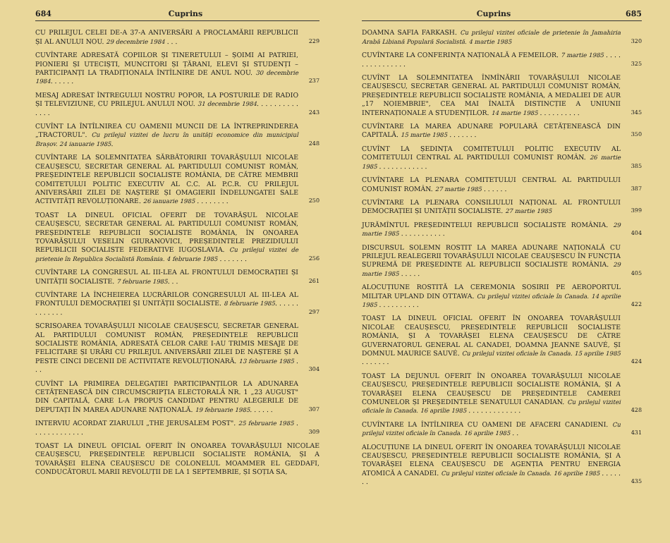684 Cuprins
CU PRILEJUL CELEI DE-A 37-A ANIVERSĂRI A PROCLAMĂRII REPUBLICII ȘI AL ANULUI NOU. 29 decembrie 1984 . . .
229
CUVÎNTARE ADRESATĂ COPIILOR ȘI TINERETULUI – ȘOIMI AI PATRIEI, PIONIERI ȘI UTECIȘTI, MUNCITORI ȘI ȚĂRANI, ELEVI ȘI STUDENȚI – PARTICIPANȚI LA TRADIȚIONALA ÎNTÎLNIRE DE ANUL NOU. 30 decembrie 1984. . . . . .
237
MESAJ ADRESAT ÎNTREGULUI NOSTRU POPOR, LA POSTURILE DE RADIO ȘI TELEVIZIUNE, CU PRILEJUL ANULUI NOU. 31 decembrie 1984. . . . . . . . . . . . . .
243
CUVÎNT LA ÎNTÎLNIREA CU OAMENII MUNCII DE LA ÎNTREPRINDEREA „TRACTORUL". Cu prilejul vizitei de lucru în unități economice din municipiul Brașov. 24 ianuarie 1985.
248
CUVÎNTARE LA SOLEMNITATEA SĂRBĂTORIRII TOVARĂȘULUI NICOLAE CEAUȘESCU, SECRETAR GENERAL AL PARTIDULUI COMUNIST ROMÂN, PREȘEDINTELE REPUBLICII SOCIALISTE ROMÂNIA, DE CĂTRE MEMBRII COMITETULUI POLITIC EXECUTIV AL C.C. AL P.C.R. CU PRILEJUL ANIVERSĂRII ZILEI DE NAȘTERE ȘI OMAGIERII ÎNDELUNGATEI SALE ACTIVITĂȚI REVOLUȚIONARE. 26 ianuarie 1985 . . . . . . . .
250
TOAST LA DINEUL OFICIAL OFERIT DE TOVARĂȘUL NICOLAE CEAUȘESCU, SECRETAR GENERAL AL PARTIDULUI COMUNIST ROMÂN, PREȘEDINTELE REPUBLICII SOCIALISTE ROMÂNIA, ÎN ONOAREA TOVARĂȘULUI VESELIN GIURANOVICI, PREȘEDINTELE PREZIDIULUI REPUBLICII SOCIALISTE FEDERATIVE IUGOSLAVIA. Cu prilejul vizitei de prietenie în Republica Socialistă România. 4 februarie 1985 . . . . . . .
256
CUVÎNTARE LA CONGRESUL AL III-LEA AL FRONTULUI DEMOCRAȚIEI ȘI UNITĂȚII SOCIALISTE. 7 februarie 1985. . .
261
CUVÎNTARE LA ÎNCHEIEREA LUCRĂRILOR CONGRESULUI AL III-LEA AL FRONTULUI DEMOCRAȚIEI ȘI UNITĂȚII SOCIALISTE. 8 februarie 1985. . . . . . . . . . . . .
297
SCRISOAREA TOVARĂȘULUI NICOLAE CEAUȘESCU, SECRETAR GENERAL AL PARTIDULUI COMUNIST ROMÂN, PREȘEDINTELE REPUBLICII SOCIALISTE ROMÂNIA, ADRESATĂ CELOR CARE I-AU TRIMIS MESAJE DE FELICITARE ȘI URĂRI CU PRILEJUL ANIVERSĂRII ZILEI DE NAȘTERE ȘI A PESTE CINCI DECENII DE ACTIVITATE REVOLUȚIONARĂ. 13 februarie 1985 . . .
304
CUVÎNT LA PRIMIREA DELEGAȚIEI PARTICIPANȚILOR LA ADUNAREA CETĂȚENEASCĂ DIN CIRCUMSCRIPȚIA ELECTORALĂ NR. 1 „23 AUGUST" DIN CAPITALĂ, CARE L-A PROPUS CANDIDAT PENTRU ALEGERILE DE DEPUTAȚI ÎN MAREA ADUNARE NAȚIONALĂ. 19 februarie 1985. . . . . .
307
INTERVIU ACORDAT ZIARULUI „THE JERUSALEM POST". 25 februarie 1985 . . . . . . . . . . . . .
309
TOAST LA DINEUL OFICIAL OFERIT ÎN ONOAREA TOVARĂȘULUI NICOLAE CEAUȘESCU, PREȘEDINTELE REPUBLICII SOCIALISTE ROMÂNIA, ȘI A TOVARĂȘEI ELENA CEAUȘESCU DE COLONELUL MOAMMER EL GEDDAFI, CONDUCĂTORUL MARII REVOLUȚII DE LA 1 SEPTEMBRIE, ȘI SOȚIA SA,
Cuprins 685
DOAMNA SAFIA FARKASH. Cu prilejul vizitei oficiale de prietenie în Jamahiria Arabă Libiană Populară Socialistă. 4 martie 1985
320
CUVÎNTARE LA CONFERINȚA NAȚIONALĂ A FEMEILOR. 7 martie 1985 . . . . . . . . . . . . . . .
325
CUVÎNT LA SOLEMNITATEA ÎNMÎNĂRII TOVARĂȘULUI NICOLAE CEAUȘESCU, SECRETAR GENERAL AL PARTIDULUI COMUNIST ROMÂN, PREȘEDINTELE REPUBLICII SOCIALISTE ROMÂNIA, A MEDALIEI DE AUR „17 NOIEMBRIE", CEA MAI ÎNALTĂ DISTINCȚIE A UNIUNII INTERNAȚIONALE A STUDENȚILOR. 14 martie 1985 . . . . . . . . . .
345
CUVÎNTARE LA MAREA ADUNARE POPULARĂ CETĂȚENEASCĂ DIN CAPITALĂ. 15 martie 1985 . . . . . . .
350
CUVÎNT LA ȘEDINȚA COMITETULUI POLITIC EXECUTIV AL COMITETULUI CENTRAL AL PARTIDULUI COMUNIST ROMÂN. 26 martie 1985 . . . . . . . . . . . .
385
CUVÎNTARE LA PLENARA COMITETULUI CENTRAL AL PARTIDULUI COMUNIST ROMÂN. 27 martie 1985 . . . . . .
387
CUVÎNTARE LA PLENARA CONSILIULUI NAȚIONAL AL FRONTULUI DEMOCRAȚIEI ȘI UNITĂȚII SOCIALISTE. 27 martie 1985
399
JURĂMÎNTUL PREȘEDINTELUI REPUBLICII SOCIALISTE ROMÂNIA. 29 martie 1985 . . . . . . . . . . .
404
DISCURSUL SOLEMN ROSTIT LA MAREA ADUNARE NAȚIONALĂ CU PRILEJUL REALEGERII TOVARĂȘULUI NICOLAE CEAUȘESCU ÎN FUNCȚIA SUPREMĂ DE PREȘEDINTE AL REPUBLICII SOCIALISTE ROMÂNIA. 29 martie 1985 . . . . .
405
ALOCUȚIUNE ROSTITĂ LA CEREMONIA SOSIRII PE AEROPORTUL MILITAR UPLAND DIN OTTAWA. Cu prilejul vizitei oficiale în Canada. 14 aprilie 1985 . . . . . . . . . .
422
TOAST LA DINEUL OFICIAL OFERIT ÎN ONOAREA TOVARĂȘULUI NICOLAE CEAUȘESCU, PREȘEDINTELE REPUBLICII SOCIALISTE ROMÂNIA, ȘI A TOVARĂȘEI ELENA CEAUȘESCU DE CĂTRE GUVERNATORUL GENERAL AL CANADEI, DOAMNA JEANNE SAUVÉ, ȘI DOMNUL MAURICE SAUVÉ. Cu prilejul vizitei oficiale în Canada. 15 aprilie 1985 . . . . . . .
424
TOAST LA DEJUNUL OFERIT ÎN ONOAREA TOVARĂȘULUI NICOLAE CEAUȘESCU, PREȘEDINTELE REPUBLICII SOCIALISTE ROMÂNIA, ȘI A TOVARĂȘEI ELENA CEAUȘESCU DE PREȘEDINTELE CAMEREI COMUNELOR ȘI PREȘEDINTELE SENATULUI CANADIAN. Cu prilejul vizitei oficiale în Canada. 16 aprilie 1985 . . . . . . . . . . . . .
428
CUVÎNTARE LA ÎNTÎLNIREA CU OAMENI DE AFACERI CANADIENI. Cu prilejul vizitei oficiale în Canada. 16 aprilie 1985 . .
431
ALOCUȚIUNE LA DINEUL OFERIT ÎN ONOAREA TOVARĂȘULUI NICOLAE CEAUȘESCU, PREȘEDINTELE REPUBLICII SOCIALISTE ROMÂNIA, ȘI A TOVARĂȘEI ELENA CEAUȘESCU DE AGENȚIA PENTRU ENERGIA ATOMICĂ A CANADEI. Cu prilejul vizitei oficiale în Canada. 16 aprilie 1985 . . . . . . .
435